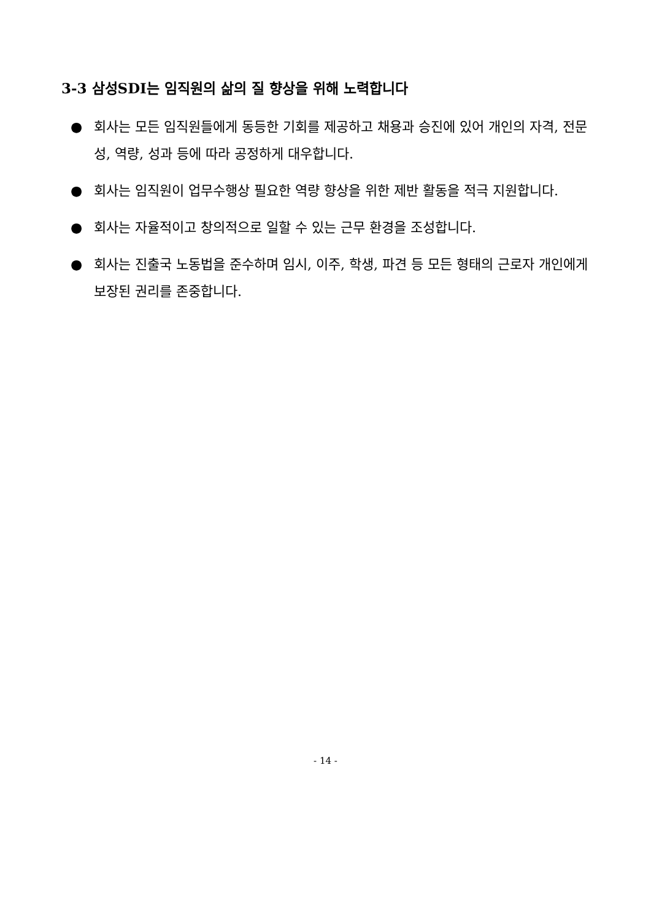3-3 삼성SDI는 임직원의 삶의 질 향상을 위해 노력합니다
● 회사는 모든 임직원들에게 동등한 기회를 제공하고 채용과 승진에 있어 개인의 자격, 전문성, 역량, 성과 등에 따라 공정하게 대우합니다.
● 회사는 임직원이 업무수행상 필요한 역량 향상을 위한 제반 활동을 적극 지원합니다.
● 회사는 자율적이고 창의적으로 일할 수 있는 근무 환경을 조성합니다.
● 회사는 진출국 노동법을 준수하며 임시, 이주, 학생, 파견 등 모든 형태의 근로자 개인에게 보장된 권리를 존중합니다.
- 14 -